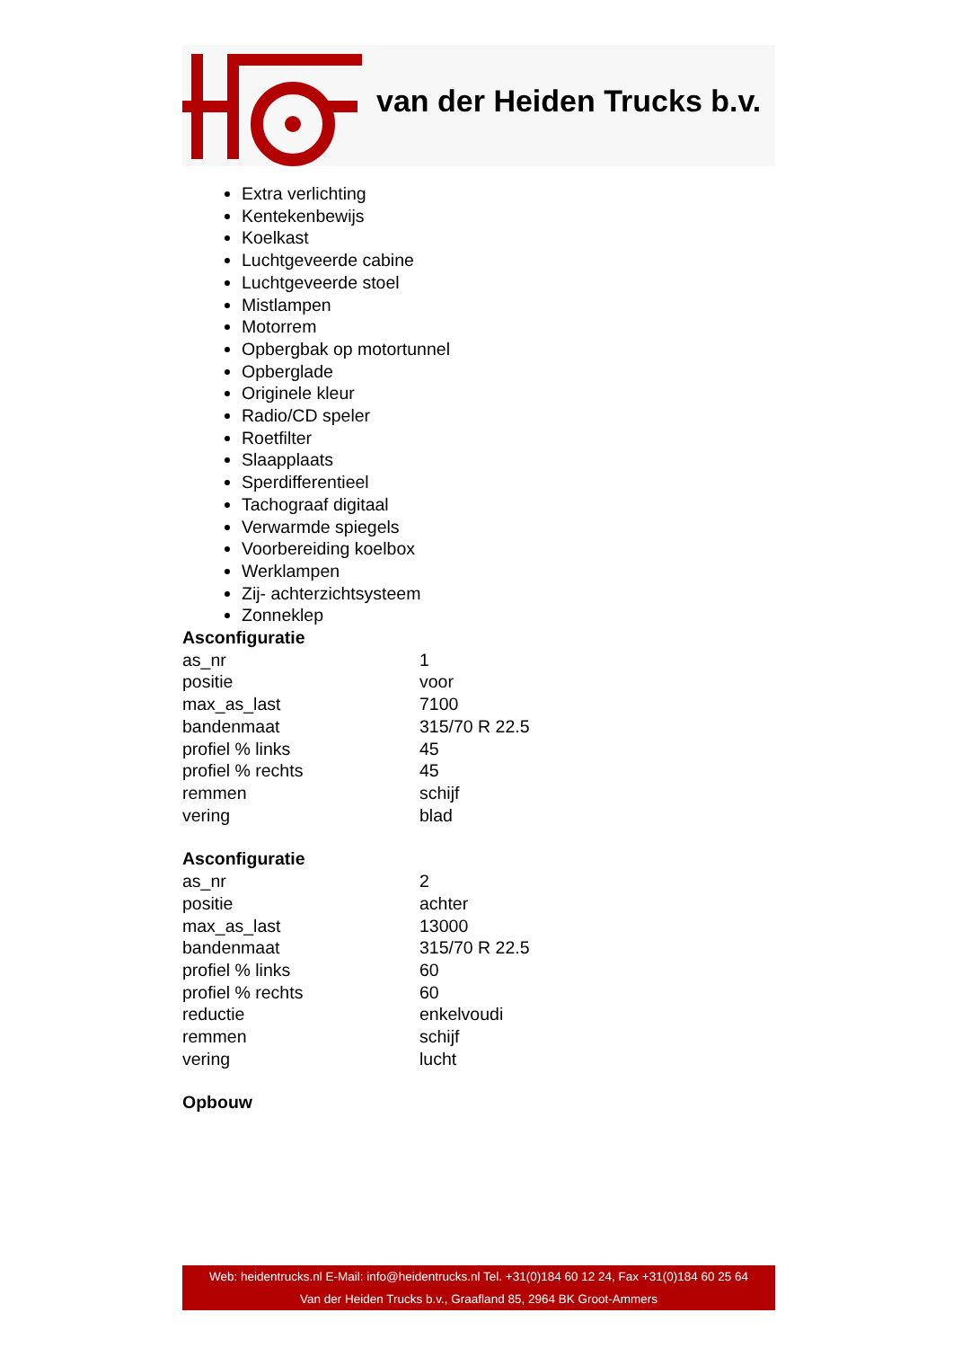van der Heiden Trucks b.v.
Extra verlichting
Kentekenbewijs
Koelkast
Luchtgeveerde cabine
Luchtgeveerde stoel
Mistlampen
Motorrem
Opbergbak op motortunnel
Opberglade
Originele kleur
Radio/CD speler
Roetfilter
Slaapplaats
Sperdifferentieel
Tachograaf digitaal
Verwarmde spiegels
Voorbereiding koelbox
Werklampen
Zij- achterzichtsysteem
Zonneklep
Asconfiguratie
| as_nr | 1 |
| positie | voor |
| max_as_last | 7100 |
| bandenmaat | 315/70 R 22.5 |
| profiel % links | 45 |
| profiel % rechts | 45 |
| remmen | schijf |
| vering | blad |
Asconfiguratie
| as_nr | 2 |
| positie | achter |
| max_as_last | 13000 |
| bandenmaat | 315/70 R 22.5 |
| profiel % links | 60 |
| profiel % rechts | 60 |
| reductie | enkelvoudi |
| remmen | schijf |
| vering | lucht |
Opbouw
Web: heidentrucks.nl E-Mail: info@heidentrucks.nl Tel. +31(0)184 60 12 24, Fax +31(0)184 60 25 64
Van der Heiden Trucks b.v., Graafland 85, 2964 BK Groot-Ammers